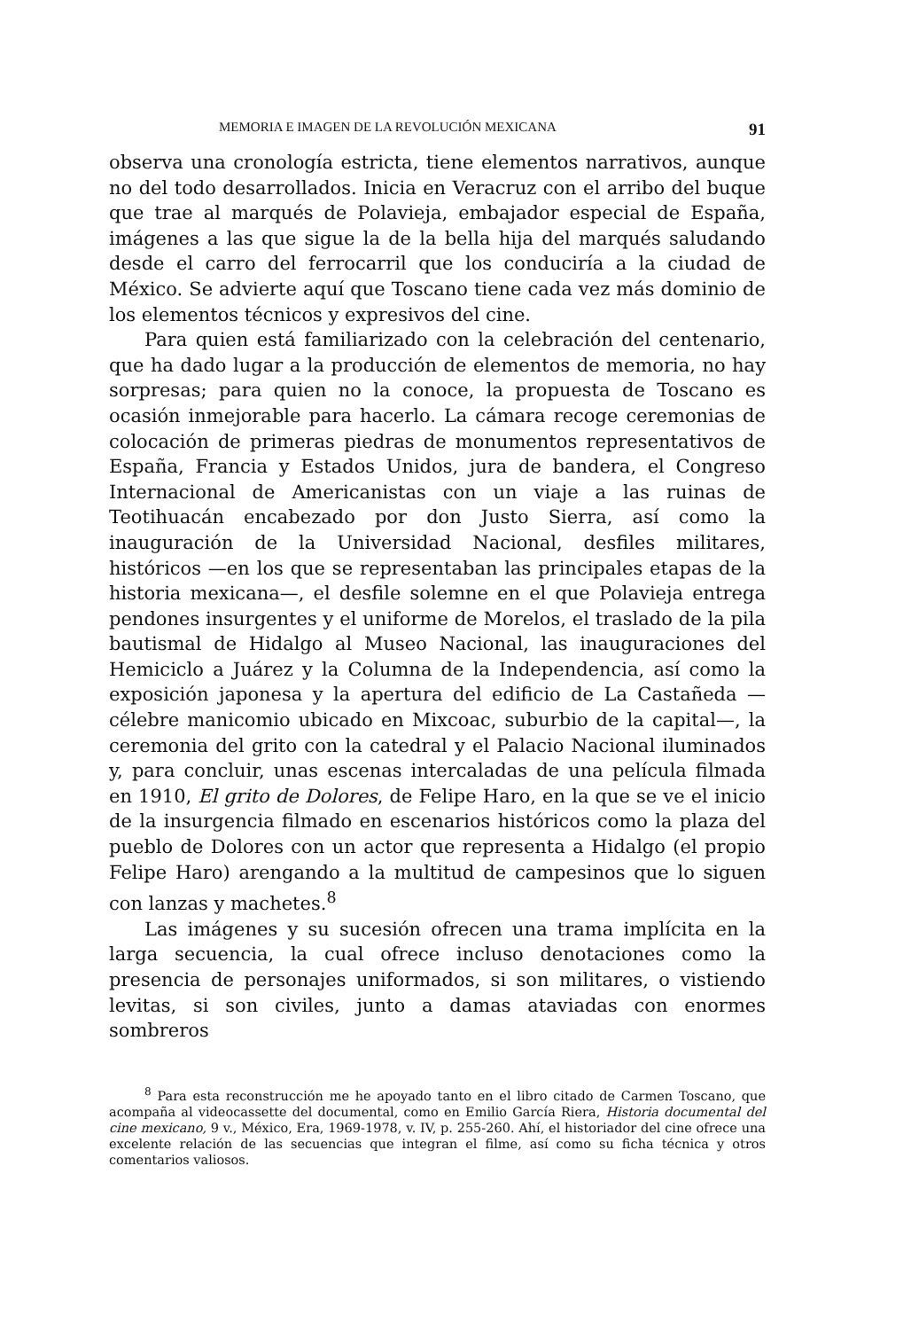MEMORIA E IMAGEN DE LA REVOLUCIÓN MEXICANA 91
observa una cronología estricta, tiene elementos narrativos, aunque no del todo desarrollados. Inicia en Veracruz con el arribo del buque que trae al marqués de Polavieja, embajador especial de España, imágenes a las que sigue la de la bella hija del marqués saludando desde el carro del ferrocarril que los conduciría a la ciudad de México. Se advierte aquí que Toscano tiene cada vez más dominio de los elementos técnicos y expresivos del cine.
Para quien está familiarizado con la celebración del centenario, que ha dado lugar a la producción de elementos de memoria, no hay sorpresas; para quien no la conoce, la propuesta de Toscano es ocasión inmejorable para hacerlo. La cámara recoge ceremonias de colocación de primeras piedras de monumentos representativos de España, Francia y Estados Unidos, jura de bandera, el Congreso Internacional de Americanistas con un viaje a las ruinas de Teotihuacán encabezado por don Justo Sierra, así como la inauguración de la Universidad Nacional, desfiles militares, históricos —en los que se representaban las principales etapas de la historia mexicana—, el desfile solemne en el que Polavieja entrega pendones insurgentes y el uniforme de Morelos, el traslado de la pila bautismal de Hidalgo al Museo Nacional, las inauguraciones del Hemiciclo a Juárez y la Columna de la Independencia, así como la exposición japonesa y la apertura del edificio de La Castañeda —célebre manicomio ubicado en Mixcoac, suburbio de la capital—, la ceremonia del grito con la catedral y el Palacio Nacional iluminados y, para concluir, unas escenas intercaladas de una película filmada en 1910, El grito de Dolores, de Felipe Haro, en la que se ve el inicio de la insurgencia filmado en escenarios históricos como la plaza del pueblo de Dolores con un actor que representa a Hidalgo (el propio Felipe Haro) arengando a la multitud de campesinos que lo siguen con lanzas y machetes.<sup>8</sup>
Las imágenes y su sucesión ofrecen una trama implícita en la larga secuencia, la cual ofrece incluso denotaciones como la presencia de personajes uniformados, si son militares, o vistiendo levitas, si son civiles, junto a damas ataviadas con enormes sombreros
<sup>8</sup> Para esta reconstrucción me he apoyado tanto en el libro citado de Carmen Toscano, que acompaña al videocassette del documental, como en Emilio García Riera, Historia documental del cine mexicano, 9 v., México, Era, 1969-1978, v. IV, p. 255-260. Ahí, el historiador del cine ofrece una excelente relación de las secuencias que integran el filme, así como su ficha técnica y otros comentarios valiosos.